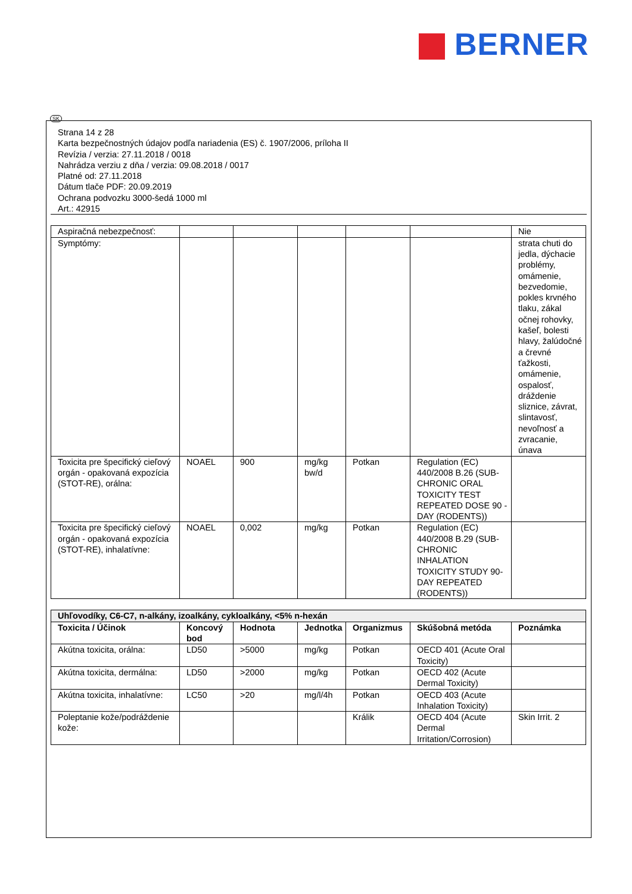BERNER
SK
Strana 14 z 28
Karta bezpečnostných údajov podľa nariadenia (ES) č. 1907/2006, príloha II
Revízia / verzia: 27.11.2018 / 0018
Nahrádza verziu z dňa / verzia: 09.08.2018 / 0017
Platné od: 27.11.2018
Dátum tlače PDF: 20.09.2019
Ochrana podvozku 3000-šedá 1000 ml
Art.: 42915
| Aspiračná nebezpečnosť: | | | | | | Nie |
| Symptómy: | | | | | | strata chuti do jedla, dýchacie problémy, omámenie, bezvedomie, pokles krvného tlaku, zákal očnej rohovky, kašeľ, bolesti hlavy, žalúdočné a črevné ťažkosti, omámenie, ospalosť, dráždenie sliznice, závrat, slintavosť, nevoľnosť a zvracanie, únava |
| Toxicita pre špecifický cieľový orgán - opakovaná expozícia (STOT-RE), orálna: | NOAEL | 900 | mg/kg bw/d | Potkan | Regulation (EC) 440/2008 B.26 (SUB-CHRONIC ORAL TOXICITY TEST REPEATED DOSE 90 - DAY (RODENTS)) | |
| Toxicita pre špecifický cieľový orgán - opakovaná expozícia (STOT-RE), inhalatívne: | NOAEL | 0,002 | mg/kg | Potkan | Regulation (EC) 440/2008 B.29 (SUB-CHRONIC INHALATION TOXICITY STUDY 90-DAY REPEATED (RODENTS)) | |
| Uhľovodíky, C6-C7, n-alkány, izoalkány, cykloalkány, <5% n-hexán | | | | | | |
| Toxicita / Účinok | Koncový bod | Hodnota | Jednotka | Organizmus | Skúšobná metóda | Poznámka |
| Akútna toxicita, orálna: | LD50 | >5000 | mg/kg | Potkan | OECD 401 (Acute Oral Toxicity) | |
| Akútna toxicita, dermálna: | LD50 | >2000 | mg/kg | Potkan | OECD 402 (Acute Dermal Toxicity) | |
| Akútna toxicita, inhalatívne: | LC50 | >20 | mg/l/4h | Potkan | OECD 403 (Acute Inhalation Toxicity) | |
| Poleptanie kože/podráždenie kože: | | | | Králik | OECD 404 (Acute Dermal Irritation/Corrosion) | Skin Irrit. 2 |